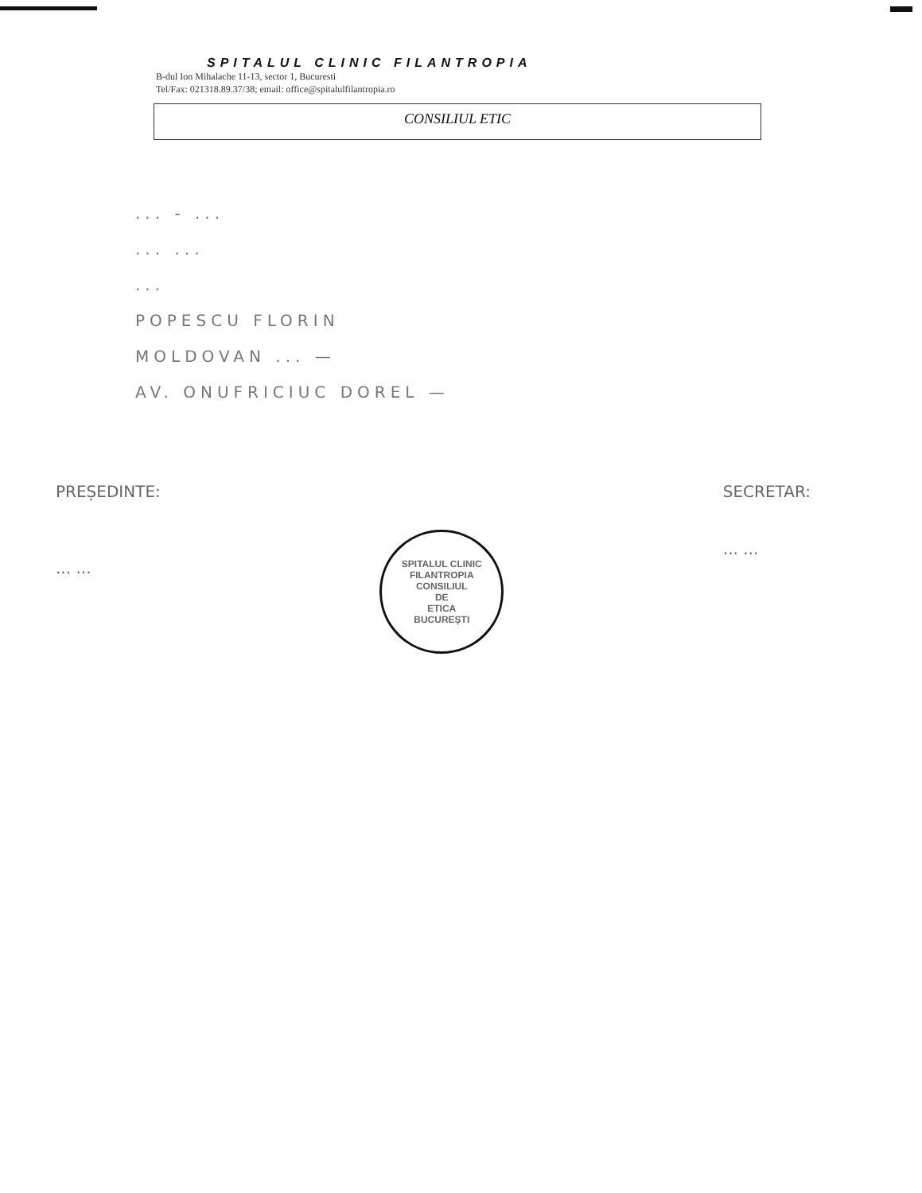SPITALUL CLINIC FILANTROPIA
B-dul Ion Mihalache 11-13, sector 1, Bucuresti
Tel/Fax: 021318.89.37/38; email: office@spitalulfilantropia.ro
CONSILIUL ETIC
... - ...
... ...
...
POPESCU FLORIN
MOLDOVAN ... —
AV. ONUFRICIUC DOREL —
PREȘEDINTE:
... ...
SPITALUL CLINIC FILANTROPIA
CONSILIUL
DE
ETICA
BUCUREȘTI
SECRETAR:
... ...